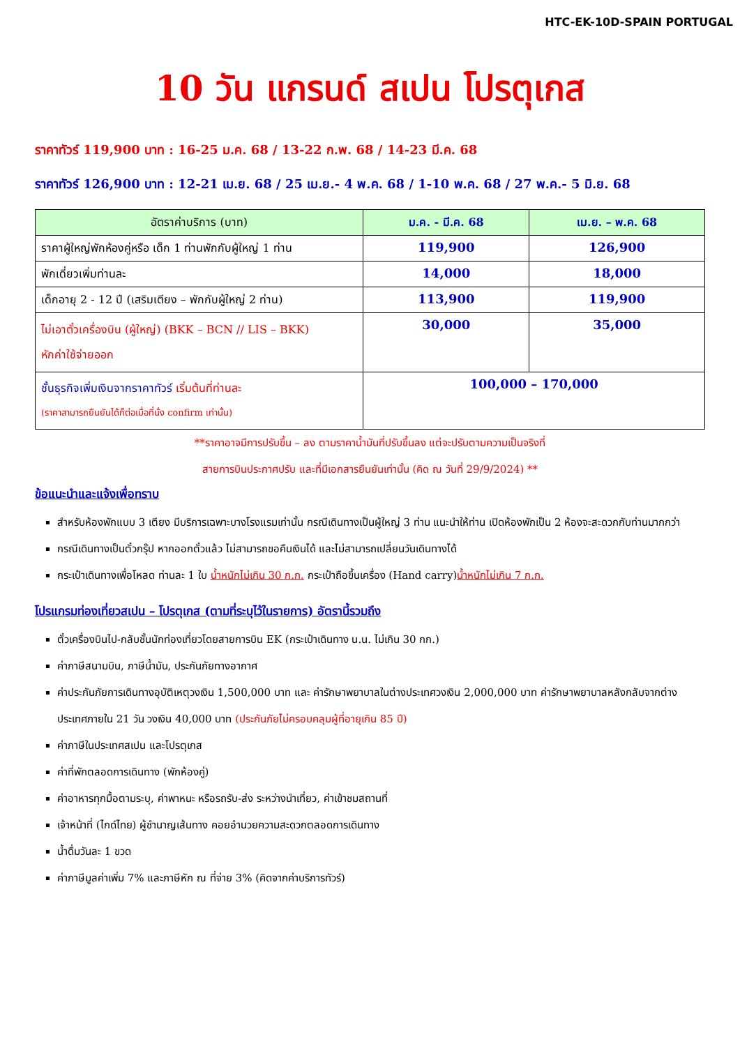HTC-EK-10D-SPAIN PORTUGAL
10 วัน แกรนด์ สเปน โปรตุเกส
ราคาทัวร์ 119,900 บาท : 16-25 ม.ค. 68 / 13-22 ก.พ. 68 / 14-23 มี.ค. 68
ราคาทัวร์ 126,900 บาท : 12-21 เม.ย. 68 / 25 เม.ย.- 4 พ.ค. 68 / 1-10 พ.ค. 68 / 27 พ.ค.- 5 มิ.ย. 68
| อัตราค่าบริการ (บาท) | ม.ค. - มี.ค. 68 | เม.ย. – พ.ค. 68 |
| --- | --- | --- |
| ราคาผู้ใหญ่พักห้องคู่หรือ เด็ก 1 ท่านพักกับผู้ใหญ่ 1 ท่าน | 119,900 | 126,900 |
| พักเดี่ยวเพิ่มท่านละ | 14,000 | 18,000 |
| เด็กอายุ 2 - 12 ปี (เสริมเตียง – พักกับผู้ใหญ่ 2 ท่าน) | 113,900 | 119,900 |
| ไม่เอาตั๋วเครื่องบิน (ผู้ใหญ่) (BKK – BCN // LIS – BKK) หักค่าใช้จ่ายออก | 30,000 | 35,000 |
| ชั้นธุรกิจเพิ่มเงินจากราคาทัวร์ เริ่มต้นที่ท่านละ (ราคาสามารถยืนยันได้ก็ต่อเมื่อที่นั่ง confirm เท่านั้น) | 100,000 – 170,000 | |
**ราคาอาจมีการปรับขึ้น – ลง ตามราคาน้ำมันที่ปรับขึ้นลง แต่จะปรับตามความเป็นจริงที่
สายการบินประกาศปรับ และที่มีเอกสารยืนยันเท่านั้น (คิด ณ วันที่ 29/9/2024) **
ข้อแนะนำและแจ้งเพื่อทราบ
สำหรับห้องพักแบบ 3 เตียง มีบริการเฉพาะบางโรงแรมเท่านั้น กรณีเดินทางเป็นผู้ใหญ่ 3 ท่าน แนะนำให้ท่าน เปิดห้องพักเป็น 2 ห้องจะสะดวกกับท่านมากกว่า
กรณีเดินทางเป็นตั๋วกรุ๊ป หากออกตั๋วแล้ว ไม่สามารถขอคืนเงินได้ และไม่สามารถเปลี่ยนวันเดินทางได้
กระเป๋าเดินทางเพื่อโหลด ท่านละ 1 ใบ น้ำหนักไม่เกิน 30 ก.ก. กระเป๋าถือขึ้นเครื่อง (Hand carry)น้ำหนักไม่เกิน 7 ก.ก.
โปรแกรมท่องเที่ยวสเปน – โปรตุเกส (ตามที่ระบุไว้ในรายการ) อัตรานี้รวมถึง
ตั๋วเครื่องบินไป-กลับชั้นนักท่องเที่ยวโดยสายการบิน EK (กระเป๋าเดินทาง น.น. ไม่เกิน 30 กก.)
ค่าภาษีสนามบิน, ภาษีน้ำมัน, ประกันภัยทางอากาศ
ค่าประกันภัยการเดินทางอุบัติเหตุวงเงิน 1,500,000 บาท และ ค่ารักษาพยาบาลในต่างประเทศวงเงิน 2,000,000 บาท ค่ารักษาพยาบาลหลังกลับจากต่างประเทศภายใน 21 วัน วงเงิน 40,000 บาท (ประกันภัยไม่ครอบคลุมผู้ที่อายุเกิน 85 ปี)
ค่าภาษีในประเทศสเปน และโปรตุเกส
ค่าที่พักตลอดการเดินทาง (พักห้องคู่)
ค่าอาหารทุกมื้อตามระบุ, ค่าพาหนะ หรือรถรับ-ส่ง ระหว่างนำเที่ยว, ค่าเข้าชมสถานที่
เจ้าหน้าที่ (ไกด์ไทย) ผู้ชำนาญเส้นทาง คอยอำนวยความสะดวกตลอดการเดินทาง
น้ำดื่มวันละ 1 ขวด
ค่าภาษีมูลค่าเพิ่ม 7% และภาษีหัก ณ ที่จ่าย 3% (คิดจากค่าบริการทัวร์)